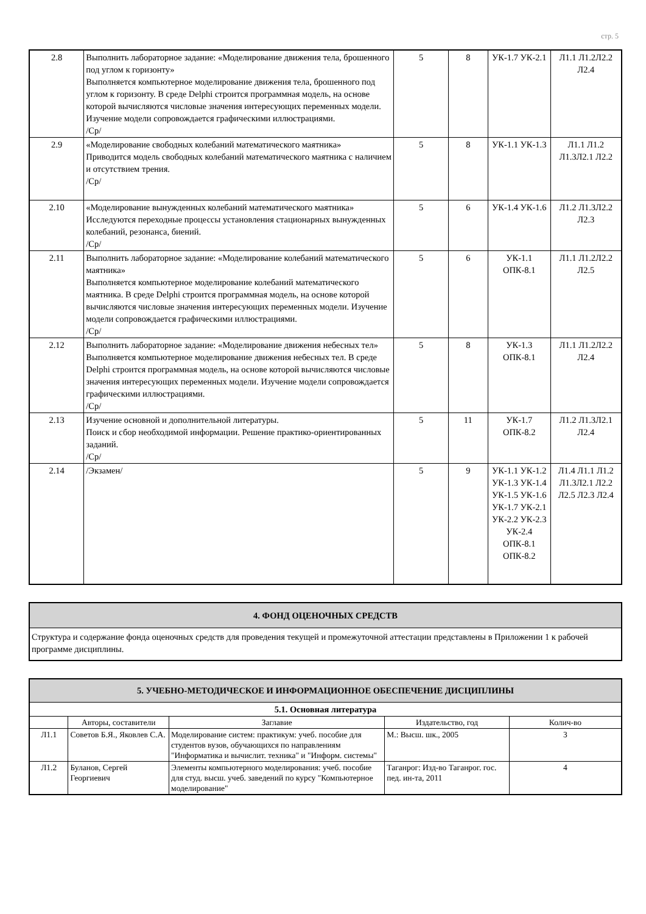стр. 5
| 2.8 | Выполнить лабораторное задание: «Моделирование движения тела, брошенного под углом к горизонту» Выполняется компьютерное моделирование движения тела, брошенного под углом к горизонту. В среде Delphi строится программная модель, на основе которой вычисляются числовые значения интересующих переменных модели. Изучение модели сопровождается графическими иллюстрациями. /Ср/ | 5 | 8 | УК-1.7 УК-2.1 | Л1.1 Л1.2Л2.2 Л2.4 |
| 2.9 | «Моделирование свободных колебаний математического маятника» Приводится модель свободных колебаний математического маятника с наличием и отсутствием трения. /Ср/ | 5 | 8 | УК-1.1 УК-1.3 | Л1.1 Л1.2 Л1.3Л2.1 Л2.2 |
| 2.10 | «Моделирование вынужденных колебаний математического маятника» Исследуются переходные процессы установления стационарных вынужденных колебаний, резонанса, биений. /Ср/ | 5 | 6 | УК-1.4 УК-1.6 | Л1.2 Л1.3Л2.2 Л2.3 |
| 2.11 | Выполнить лабораторное задание: «Моделирование колебаний математического маятника» Выполняется компьютерное моделирование колебаний математического маятника. В среде Delphi строится программная модель, на основе которой вычисляются числовые значения интересующих переменных модели. Изучение модели сопровождается графическими иллюстрациями. /Ср/ | 5 | 6 | УК-1.1 ОПК-8.1 | Л1.1 Л1.2Л2.2 Л2.5 |
| 2.12 | Выполнить лабораторное задание: «Моделирование движения небесных тел» Выполняется компьютерное моделирование движения небесных тел. В среде Delphi строится программная модель, на основе которой вычисляются числовые значения интересующих переменных модели. Изучение модели сопровождается графическими иллюстрациями. /Ср/ | 5 | 8 | УК-1.3 ОПК-8.1 | Л1.1 Л1.2Л2.2 Л2.4 |
| 2.13 | Изучение основной и дополнительной литературы. Поиск и сбор необходимой информации. Решение практико-ориентированных заданий. /Ср/ | 5 | 11 | УК-1.7 ОПК-8.2 | Л1.2 Л1.3Л2.1 Л2.4 |
| 2.14 | /Экзамен/ | 5 | 9 | УК-1.1 УК-1.2 УК-1.3 УК-1.4 УК-1.5 УК-1.6 УК-1.7 УК-2.1 УК-2.2 УК-2.3 УК-2.4 ОПК-8.1 ОПК-8.2 | Л1.4 Л1.1 Л1.2 Л1.3Л2.1 Л2.2 Л2.5 Л2.3 Л2.4 |
| 4. ФОНД ОЦЕНОЧНЫХ СРЕДСТВ |
| Структура и содержание фонда оценочных средств для проведения текущей и промежуточной аттестации представлены в Приложении 1 к рабочей программе дисциплины. |
| 5. УЧЕБНО-МЕТОДИЧЕСКОЕ И ИНФОРМАЦИОННОЕ ОБЕСПЕЧЕНИЕ ДИСЦИПЛИНЫ | | | | |
| 5.1. Основная литература | | | | |
| | Авторы, составители | Заглавие | Издательство, год | Колич-во |
| Л1.1 | Советов Б.Я., Яковлев С.А. | Моделирование систем: практикум: учеб. пособие для студентов вузов, обучающихся по направлениям "Информатика и вычислит. техника" и "Информ. системы" | М.: Высш. шк., 2005 | 3 |
| Л1.2 | Буланов, Сергей Георгиевич | Элементы компьютерного моделирования: учеб. пособие для студ. высш. учеб. заведений по курсу "Компьютерное моделирование" | Таганрог: Изд-во Таганрог. гос. пед. ин-та, 2011 | 4 |